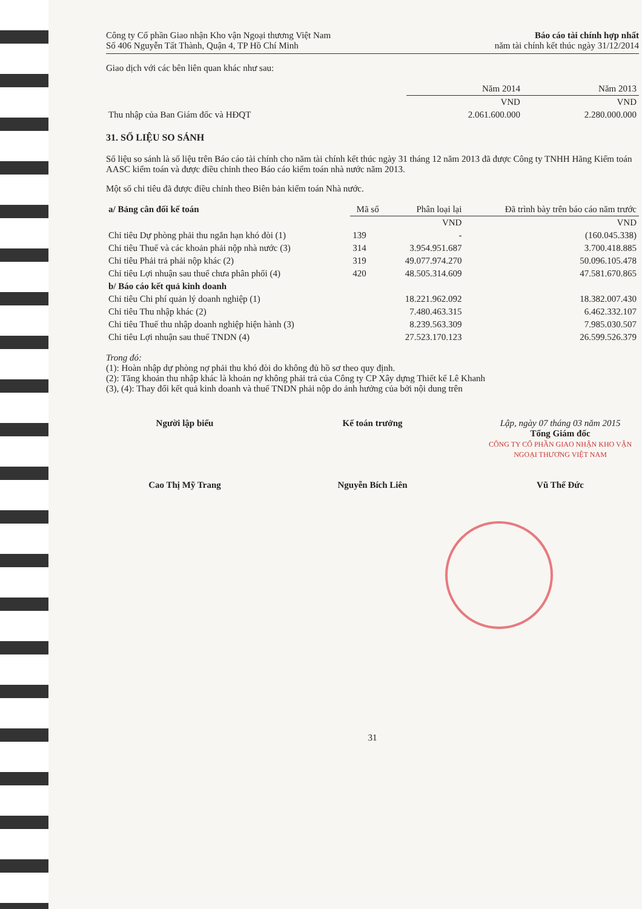Công ty Cổ phần Giao nhận Kho vận Ngoại thương Việt Nam
Số 406 Nguyễn Tất Thành, Quận 4, TP Hồ Chí Minh
Báo cáo tài chính hợp nhất
năm tài chính kết thúc ngày 31/12/2014
Giao dịch với các bên liên quan khác như sau:
| | Năm 2014 | Năm 2013 |
| | VND | VND |
| Thu nhập của Ban Giám đốc và HĐQT | 2.061.600.000 | 2.280.000.000 |
31. SỐ LIỆU SO SÁNH
Số liệu so sánh là số liệu trên Báo cáo tài chính cho năm tài chính kết thúc ngày 31 tháng 12 năm 2013 đã được Công ty TNHH Hãng Kiểm toán AASC kiểm toán và được điều chỉnh theo Báo cáo kiểm toán nhà nước năm 2013.
Một số chỉ tiêu đã được điều chỉnh theo Biên bản kiểm toán Nhà nước.
| a/ Bảng cân đối kế toán | Mã số | Phân loại lại | Đã trình bày trên báo cáo năm trước |
| --- | --- | --- | --- |
| | | VND | VND |
| Chỉ tiêu Dự phòng phải thu ngắn hạn khó đòi (1) | 139 | - | (160.045.338) |
| Chỉ tiêu Thuế và các khoản phải nộp nhà nước (3) | 314 | 3.954.951.687 | 3.700.418.885 |
| Chỉ tiêu Phải trả phải nộp khác (2) | 319 | 49.077.974.270 | 50.096.105.478 |
| Chỉ tiêu Lợi nhuận sau thuế chưa phân phối (4) | 420 | 48.505.314.609 | 47.581.670.865 |
| b/ Báo cáo kết quả kinh doanh | | | |
| Chỉ tiêu Chi phí quản lý doanh nghiệp (1) | | 18.221.962.092 | 18.382.007.430 |
| Chỉ tiêu Thu nhập khác (2) | | 7.480.463.315 | 6.462.332.107 |
| Chỉ tiêu Thuế thu nhập doanh nghiệp hiện hành (3) | | 8.239.563.309 | 7.985.030.507 |
| Chỉ tiêu Lợi nhuận sau thuế TNDN (4) | | 27.523.170.123 | 26.599.526.379 |
Trong đó:
(1): Hoàn nhập dự phòng nợ phải thu khó đòi do không đủ hồ sơ theo quy định.
(2): Tăng khoản thu nhập khác là khoản nợ không phải trả của Công ty CP Xây dựng Thiết kế Lê Khanh
(3), (4): Thay đổi kết quả kinh doanh và thuế TNDN phải nộp do ảnh hưởng của bởi nội dung trên
Người lập biểu
Cao Thị Mỹ Trang
Kế toán trưởng
Nguyễn Bích Liên
Lập, ngày 07 tháng 03 năm 2015
Tổng Giám đốc
CÔNG TY CỔ PHẦN GIAO NHẬN KHO VẬN NGOẠI THƯƠNG VIỆT NAM
Vũ Thế Đức
31